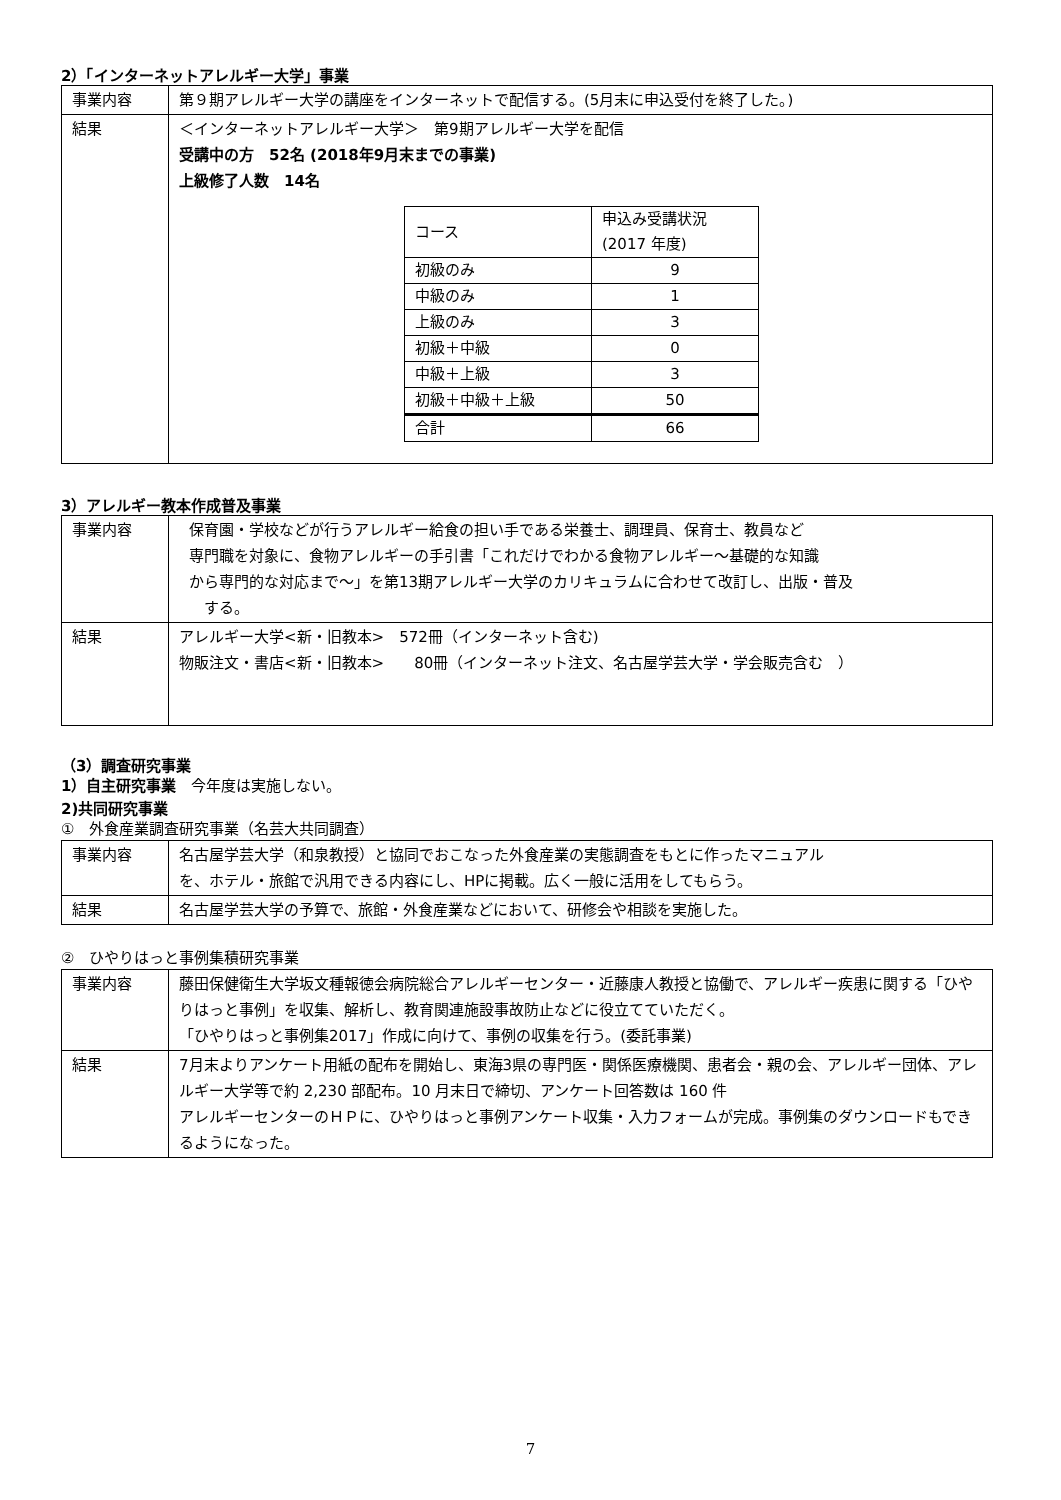2）「インターネットアレルギー大学」事業
| 事業内容 | 第９期アレルギー大学の講座をインターネットで配信する。(5月末に申込受付を終了した。) |
| 結果 | ＜インターネットアレルギー大学＞ 第9期アレルギー大学を配信 受講中の方 52名 (2018年9月末までの事業) 上級修了人数 14名 / コース / 申込み受講状況 (2017 年度) / / --- / --- / / 初級のみ / 9 / / 中級のみ / 1 / / 上級のみ / 3 / / 初級＋中級 / 0 / / 中級＋上級 / 3 / / 初級＋中級＋上級 / 50 / / 合計 / 66 / |
3）アレルギー教本作成普及事業
| 事業内容 | 保育園・学校などが行うアレルギー給食の担い手である栄養士、調理員、保育士、教員など 専門職を対象に、食物アレルギーの手引書「これだけでわかる食物アレルギー～基礎的な知識 から専門的な対応まで～」を第13期アレルギー大学のカリキュラムに合わせて改訂し、出版・普及 する。 |
| 結果 | アレルギー大学<新・旧教本> 572冊（インターネット含む) 物販注文・書店<新・旧教本> 80冊（インターネット注文、名古屋学芸大学・学会販売含む ） |
（3）調査研究事業
1）自主研究事業　今年度は実施しない。
2)共同研究事業
①　外食産業調査研究事業（名芸大共同調査）
| 事業内容 | 名古屋学芸大学（和泉教授）と協同でおこなった外食産業の実態調査をもとに作ったマニュアル を、ホテル・旅館で汎用できる内容にし、HPに掲載。広く一般に活用をしてもらう。 |
| 結果 | 名古屋学芸大学の予算で、旅館・外食産業などにおいて、研修会や相談を実施した。 |
②　ひやりはっと事例集積研究事業
| 事業内容 | 藤田保健衛生大学坂文種報徳会病院総合アレルギーセンター・近藤康人教授と協働で、アレルギー疾患に関する「ひやりはっと事例」を収集、解析し、教育関連施設事故防止などに役立てていただく。 「ひやりはっと事例集2017」作成に向けて、事例の収集を行う。(委託事業) |
| 結果 | 7月末よりアンケート用紙の配布を開始し、東海3県の専門医・関係医療機関、患者会・親の会、アレルギー団体、アレルギー大学等で約 2,230 部配布。10 月末日で締切、アンケート回答数は 160 件 アレルギーセンターのＨＰに、ひやりはっと事例アンケート収集・入力フォームが完成。事例集のダウンロードもできるようになった。 |
7